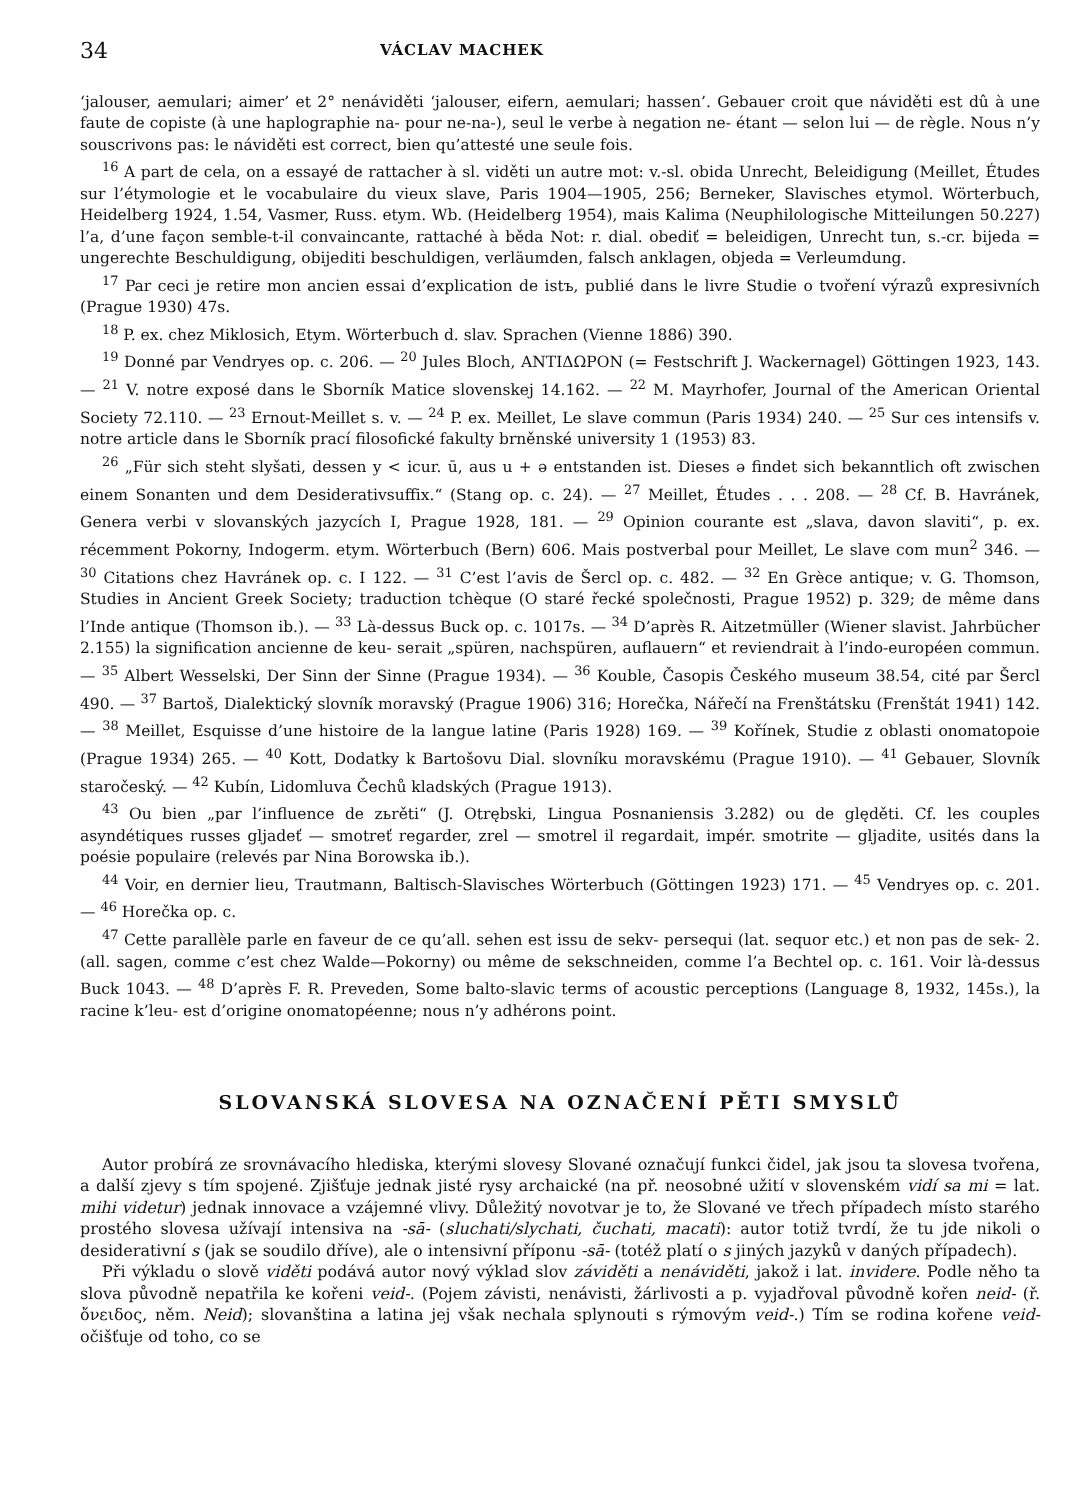34 VÁCLAV MACHEK
‘jalouser, aemulari; aimer’ et 2° nenáviděti ‘jalouser, eifern, aemulari; hassen’. Gebauer croit que náviděti est dû à une faute de copiste (à une haplographie na- pour ne-na-), seul le verbe à negation ne- étant — selon lui — de règle. Nous n’y souscrivons pas: le náviděti est correct, bien qu’attesté une seule fois.
<sup>16</sup> A part de cela, on a essayé de rattacher à sl. viděti un autre mot: v.-sl. obida Unrecht, Beleidigung (Meillet, Études sur l’étymologie et le vocabulaire du vieux slave, Paris 1904—1905, 256; Berneker, Slavisches etymol. Wörterbuch, Heidelberg 1924, 1.54, Vasmer, Russ. etym. Wb. (Heidelberg 1954), mais Kalima (Neuphilologische Mitteilungen 50.227) l’a, d’une façon semble-t-il convaincante, rattaché à běda Not: r. dial. obediť = beleidigen, Unrecht tun, s.-cr. bijeda = ungerechte Beschuldigung, obijediti beschuldigen, verläumden, falsch anklagen, objeda = Verleumdung.
<sup>17</sup> Par ceci je retire mon ancien essai d’explication de istъ, publié dans le livre Studie o tvoření výrazů expresivních (Prague 1930) 47s.
<sup>18</sup> P. ex. chez Miklosich, Etym. Wörterbuch d. slav. Sprachen (Vienne 1886) 390.
<sup>19</sup> Donné par Vendryes op. c. 206. — <sup>20</sup> Jules Bloch, ANTIΔΩPON (= Festschrift J. Wackernagel) Göttingen 1923, 143. — <sup>21</sup> V. notre exposé dans le Sborník Matice slovenskej 14.162. — <sup>22</sup> M. Mayrhofer, Journal of the American Oriental Society 72.110. — <sup>23</sup> Ernout-Meillet s. v. — <sup>24</sup> P. ex. Meillet, Le slave commun (Paris 1934) 240. — <sup>25</sup> Sur ces intensifs v. notre article dans le Sborník prací filosofické fakulty brněnské university 1 (1953) 83.
<sup>26</sup> „Für sich steht slyšati, dessen y < icur. ū, aus u + ə entstanden ist. Dieses ə findet sich bekanntlich oft zwischen einem Sonanten und dem Desiderativsuffix.“ (Stang op. c. 24). — <sup>27</sup> Meillet, Études . . . 208. — <sup>28</sup> Cf. B. Havránek, Genera verbi v slovanských jazycích I, Prague 1928, 181. — <sup>29</sup> Opinion courante est „slava, davon slaviti“, p. ex. récemment Pokorny, Indogerm. etym. Wörterbuch (Bern) 606. Mais postverbal pour Meillet, Le slave com mun<sup>2</sup> 346. — <sup>30</sup> Citations chez Havránek op. c. I 122. — <sup>31</sup> C’est l’avis de Šercl op. c. 482. — <sup>32</sup> En Grèce antique; v. G. Thomson, Studies in Ancient Greek Society; traduction tchèque (O staré řecké společnosti, Prague 1952) p. 329; de même dans l’Inde antique (Thomson ib.). — <sup>33</sup> Là-dessus Buck op. c. 1017s. — <sup>34</sup> D’après R. Aitzetmüller (Wiener slavist. Jahrbücher 2.155) la signification ancienne de keu- serait „spüren, nachspüren, auflauern“ et reviendrait à l’indo-européen commun. — <sup>35</sup> Albert Wesselski, Der Sinn der Sinne (Prague 1934). — <sup>36</sup> Kouble, Časopis Českého museum 38.54, cité par Šercl 490. — <sup>37</sup> Bartoš, Dialektický slovník moravský (Prague 1906) 316; Horečka, Nářečí na Frenštátsku (Frenštát 1941) 142. — <sup>38</sup> Meillet, Esquisse d’une histoire de la langue latine (Paris 1928) 169. — <sup>39</sup> Kořínek, Studie z oblasti onomatopoie (Prague 1934) 265. — <sup>40</sup> Kott, Dodatky k Bartošovu Dial. slovníku moravskému (Prague 1910). — <sup>41</sup> Gebauer, Slovník staročeský. — <sup>42</sup> Kubín, Lidomluva Čechů kladských (Prague 1913).
<sup>43</sup> Ou bien „par l’influence de zьrěti“ (J. Otrębski, Lingua Posnaniensis 3.282) ou de ględěti. Cf. les couples asyndétiques russes gljadeť — smotreť regarder, zrel — smotrel il regardait, impér. smotrite — gljadite, usités dans la poésie populaire (relevés par Nina Borowska ib.).
<sup>44</sup> Voir, en dernier lieu, Trautmann, Baltisch-Slavisches Wörterbuch (Göttingen 1923) 171. — <sup>45</sup> Vendryes op. c. 201. — <sup>46</sup> Horečka op. c.
<sup>47</sup> Cette parallèle parle en faveur de ce qu’all. sehen est issu de sekv- persequi (lat. sequor etc.) et non pas de sek- 2. (all. sagen, comme c’est chez Walde—Pokorny) ou même de sekschneiden, comme l’a Bechtel op. c. 161. Voir là-dessus Buck 1043. — <sup>48</sup> D’après F. R. Preveden, Some balto-slavic terms of acoustic perceptions (Language 8, 1932, 145s.), la racine k’leu- est d’origine onomatopéenne; nous n’y adhérons point.
SLOVANSKÁ SLOVESA NA OZNAČENÍ PĚTI SMYSLŮ
Autor probírá ze srovnávacího hlediska, kterými slovesy Slované označují funkci čidel, jak jsou ta slovesa tvořena, a další zjevy s tím spojené. Zjišťuje jednak jisté rysy archaické (na př. neosobné užití v slovenském vidí sa mi = lat. mihi videtur) jednak innovace a vzájemné vlivy. Důležitý novotvar je to, že Slované ve třech případech místo starého prostého slovesa užívají intensiva na -sā- (sluchati/slychati, čuchati, macati): autor totiž tvrdí, že tu jde nikoli o desiderativní s (jak se soudilo dříve), ale o intensivní příponu -sā- (totéž platí o s jiných jazyků v daných případech).
Při výkladu o slově viděti podává autor nový výklad slov záviděti a nenáviděti, jakož i lat. invidere. Podle něho ta slova původně nepatřila ke kořeni veid-. (Pojem závisti, nenávisti, žárlivosti a p. vyjadřoval původně kořen neid- (ř. ὄνειδος, něm. Neid); slovanština a latina jej však nechala splynouti s rýmovým veid-.) Tím se rodina kořene veid- očišťuje od toho, co se